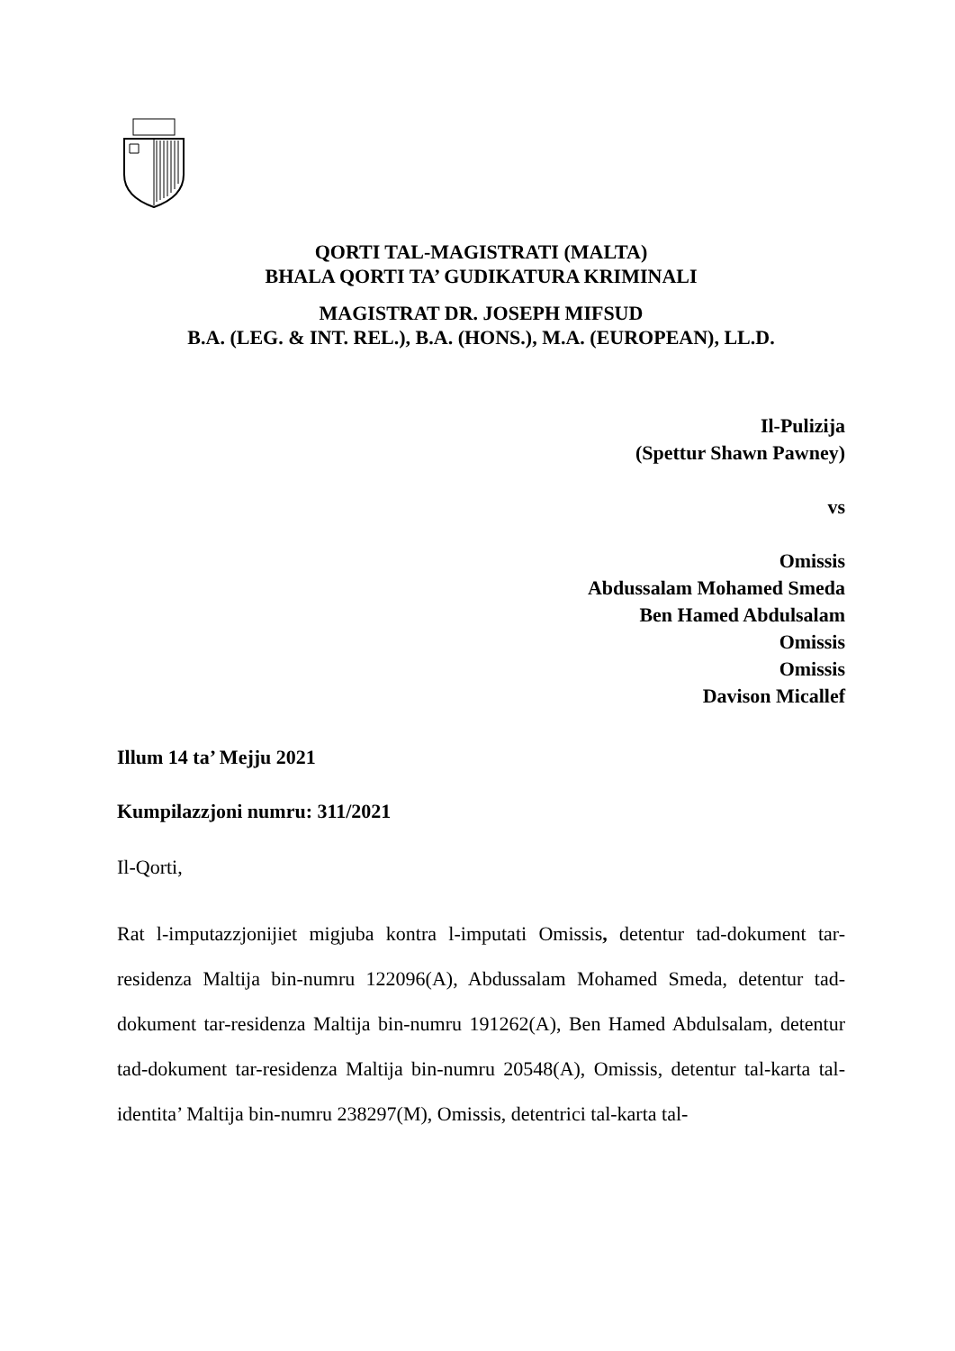QORTI TAL-MAGISTRATI (MALTA)
BHALA QORTI TA’ GUDIKATURA KRIMINALI
MAGISTRAT DR. JOSEPH MIFSUD
B.A. (LEG. & INT. REL.), B.A. (HONS.), M.A. (EUROPEAN), LL.D.
Il-Pulizija
(Spettur Shawn Pawney)
vs
Omissis
Abdussalam Mohamed Smeda
Ben Hamed Abdulsalam
Omissis
Omissis
Davison Micallef
Illum 14 ta’ Mejju 2021
Kumpilazzjoni numru: 311/2021
Il-Qorti,
Rat l-imputazzjonijiet migjuba kontra l-imputati Omissis, detentur tad-dokument tar-residenza Maltija bin-numru 122096(A), Abdussalam Mohamed Smeda, detentur tad-dokument tar-residenza Maltija bin-numru 191262(A), Ben Hamed Abdulsalam, detentur tad-dokument tar-residenza Maltija bin-numru 20548(A), Omissis, detentur tal-karta tal-identita’ Maltija bin-numru 238297(M), Omissis, detentrici tal-karta tal-